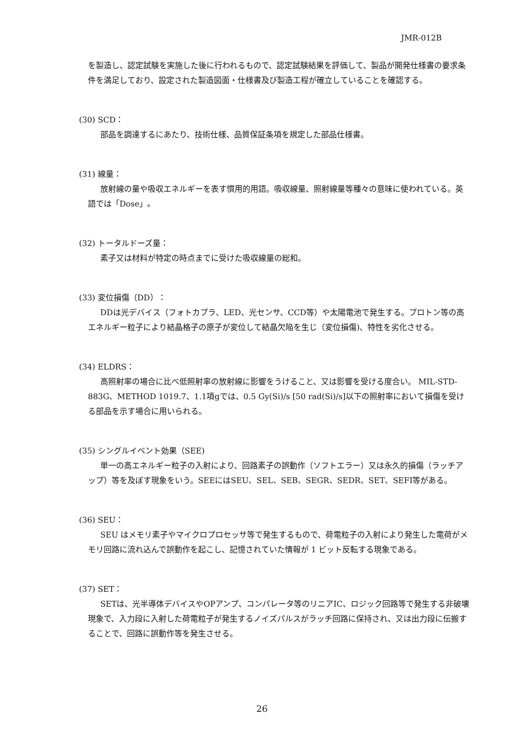JMR-012B
を製造し、認定試験を実施した後に行われるもので、認定試験結果を評価して、製品が開発仕様書の要求条件を満足しており、設定された製造図面・仕様書及び製造工程が確立していることを確認する。
(30) SCD：
部品を調達するにあたり、技術仕様、品質保証条項を規定した部品仕様書。
(31) 線量：
放射線の量や吸収エネルギーを表す慣用的用語。吸収線量、照射線量等種々の意味に使われている。英語では「Dose」。
(32) トータルドーズ量：
素子又は材料が特定の時点までに受けた吸収線量の総和。
(33) 変位損傷（DD）：
DDは光デバイス（フォトカプラ、LED、光センサ、CCD等）や太陽電池で発生する。プロトン等の高エネルギー粒子により結晶格子の原子が変位して結晶欠陥を生じ（変位損傷)、特性を劣化させる。
(34) ELDRS：
高照射率の場合に比べ低照射率の放射線に影響をうけること、又は影響を受ける度合い。 MIL-STD-883G、METHOD 1019.7、1.1項gでは、0.5 Gy(Si)/s [50 rad(Si)/s]以下の照射率において損傷を受ける部品を示す場合に用いられる。
(35) シングルイベント効果（SEE)
単一の高エネルギー粒子の入射により、回路素子の誤動作（ソフトエラー）又は永久的損傷（ラッチアップ）等を及ぼす現象をいう。SEEにはSEU、SEL、SEB、SEGR、SEDR、SET、SEFI等がある。
(36) SEU：
SEU はメモリ素子やマイクロプロセッサ等で発生するもので、荷電粒子の入射により発生した電荷がメモリ回路に流れ込んで誤動作を起こし、記憶されていた情報が 1 ビット反転する現象である。
(37) SET：
SETは、光半導体デバイスやOPアンプ、コンパレータ等のリニアIC、ロジック回路等で発生する非破壊現象で、入力段に入射した荷電粒子が発生するノイズパルスがラッチ回路に保持され、又は出力段に伝搬することで、回路に誤動作等を発生させる。
26